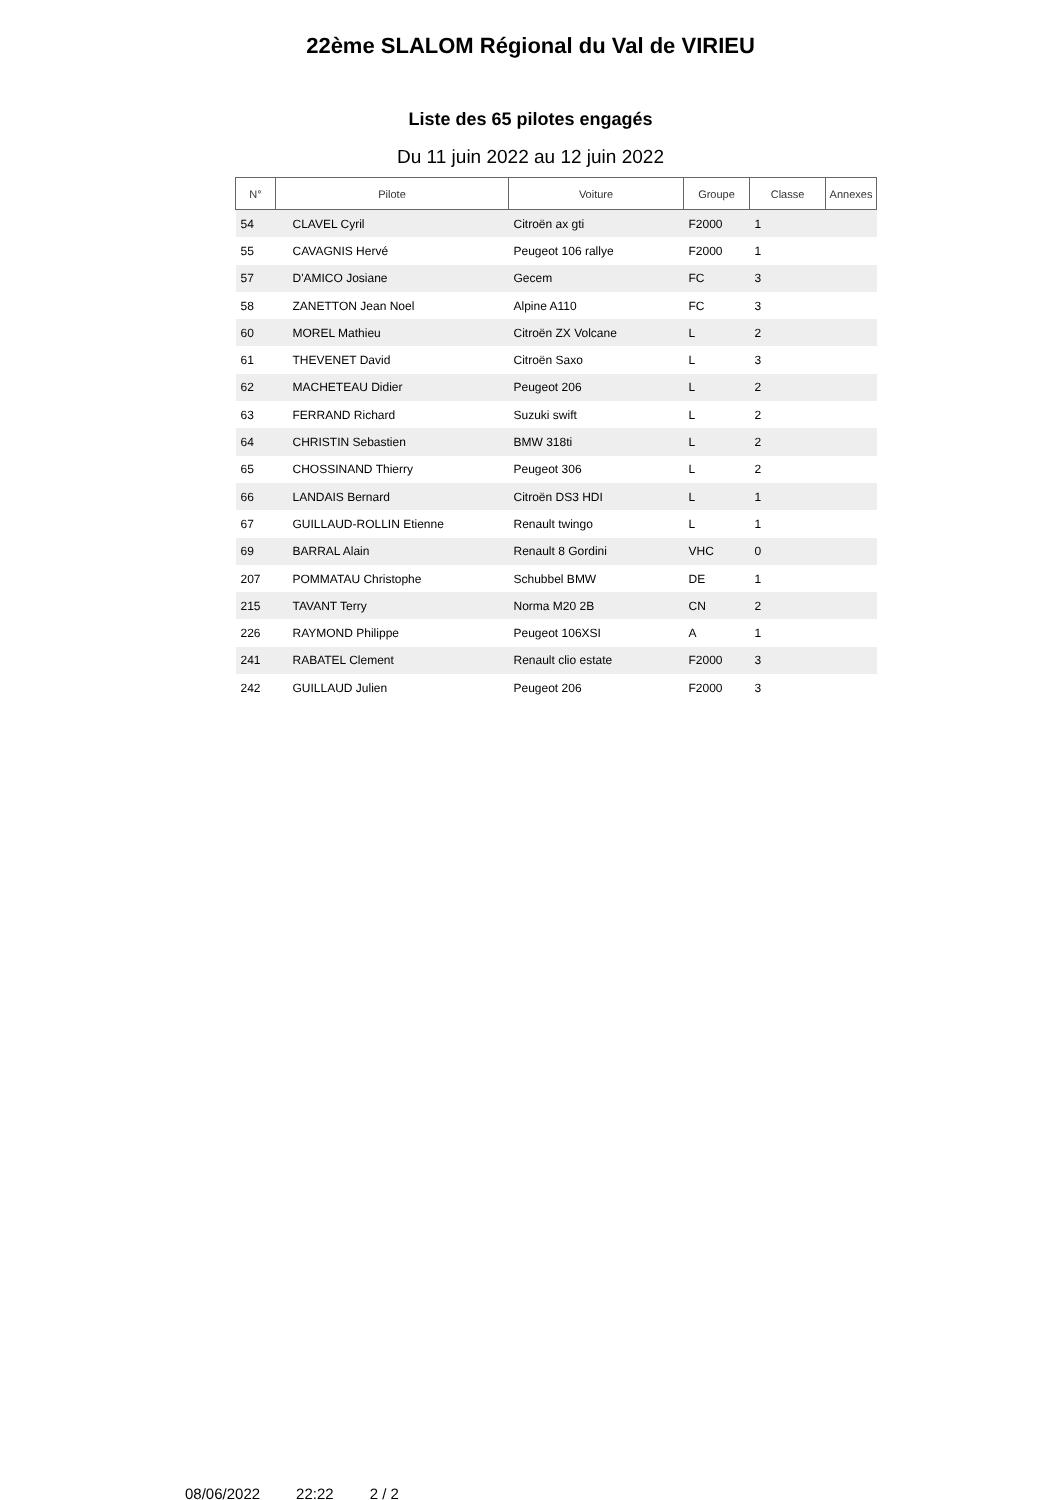22ème SLALOM Régional du Val de VIRIEU
Liste des 65 pilotes engagés
Du 11 juin 2022 au 12 juin 2022
| N° | Pilote | Voiture | Groupe | Classe | Annexes |
| --- | --- | --- | --- | --- | --- |
| 54 | CLAVEL Cyril | Citroën ax gti | F2000 | 1 | |
| 55 | CAVAGNIS Hervé | Peugeot 106 rallye | F2000 | 1 | |
| 57 | D'AMICO Josiane | Gecem | FC | 3 | |
| 58 | ZANETTON Jean Noel | Alpine A110 | FC | 3 | |
| 60 | MOREL Mathieu | Citroën ZX Volcane | L | 2 | |
| 61 | THEVENET David | Citroën Saxo | L | 3 | |
| 62 | MACHETEAU Didier | Peugeot 206 | L | 2 | |
| 63 | FERRAND Richard | Suzuki swift | L | 2 | |
| 64 | CHRISTIN Sebastien | BMW 318ti | L | 2 | |
| 65 | CHOSSINAND Thierry | Peugeot 306 | L | 2 | |
| 66 | LANDAIS Bernard | Citroën DS3 HDI | L | 1 | |
| 67 | GUILLAUD-ROLLIN Etienne | Renault twingo | L | 1 | |
| 69 | BARRAL Alain | Renault 8 Gordini | VHC | 0 | |
| 207 | POMMATAU Christophe | Schubbel BMW | DE | 1 | |
| 215 | TAVANT Terry | Norma M20 2B | CN | 2 | |
| 226 | RAYMOND Philippe | Peugeot 106XSI | A | 1 | |
| 241 | RABATEL Clement | Renault clio estate | F2000 | 3 | |
| 242 | GUILLAUD Julien | Peugeot 206 | F2000 | 3 | |
08/06/2022 22:22 2 / 2